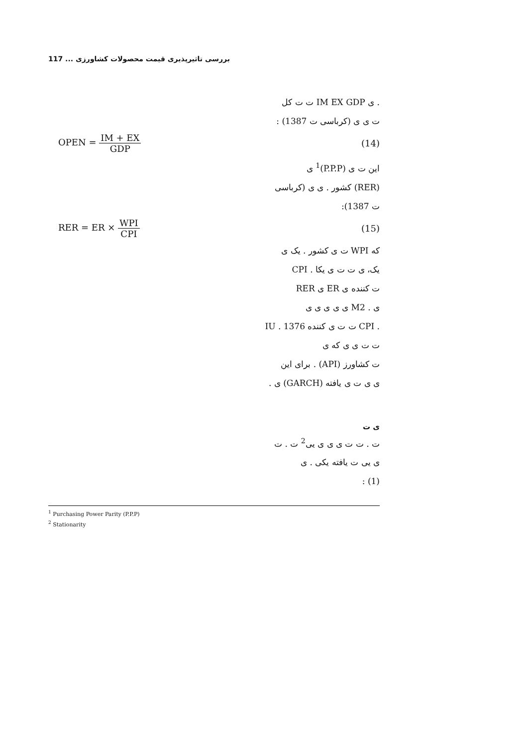117 ... بررسی تاثیرپذیری قیمت محصولات کشاورزی
. ی IM EX GDP ت ت کل
ت ی ی (کرباسی ت 1387) :
OPEN = IM + EX GDP (14)
این ت ی (P.P.P)<sup>1</sup> ی
(RER) کشور . ی ی (کرباسی
ت 1387):
RER = ER × WPI CPI (15)
که WPI ت ی کشور . یک ی
یک، ی ت ت ی یکا . CPI
ت کننده ی ER ی RER
ی . M2 ی ی ی ی ی
. CPI ت ت ی کننده 1376 . IU
ت ت ی ی که ی
ت کشاورز (API) . برای این
ی ی ت ی یافته (GARCH) ی .
ی ت
ت . ت ت ی ی ی یی<sup>2</sup> ت . ت
ی یی ت یافته یکی . ی
(1) :
<sup>1</sup> Purchasing Power Parity (P.P.P)
<sup>2</sup> Stationarity